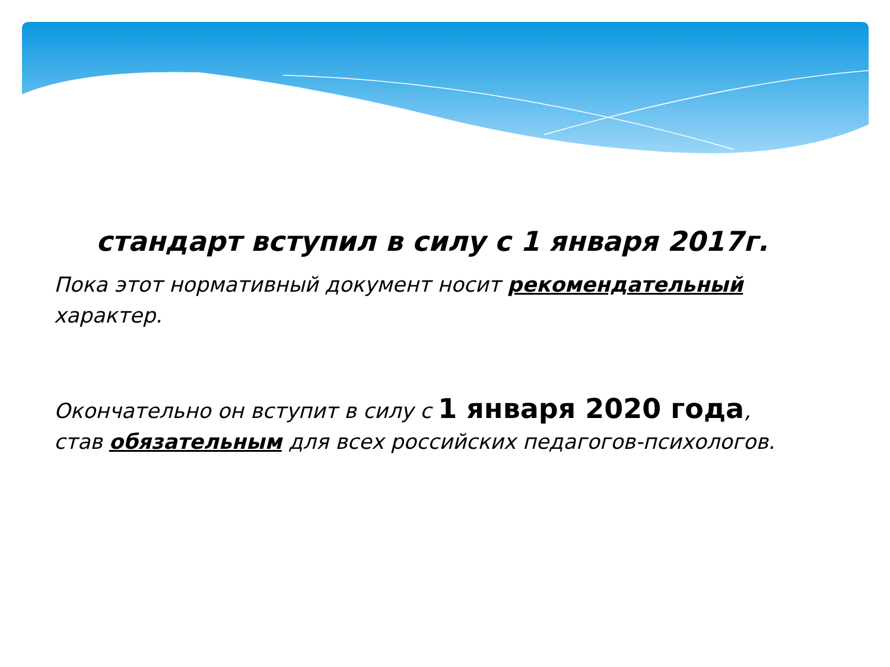стандарт вступил в силу с 1 января 2017г.
Пока этот нормативный документ носит рекомендательный характер.
Окончательно он вступит в силу с 1 января 2020 года, став обязательным для всех российских педагогов-психологов.